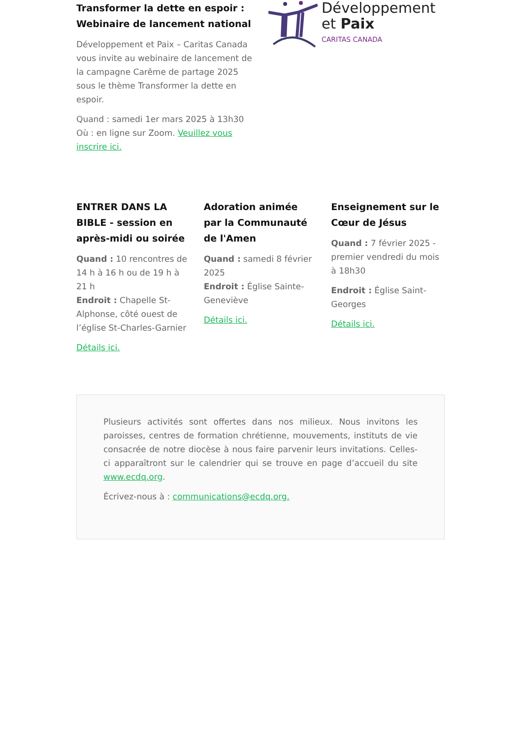Transformer la dette en espoir : Webinaire de lancement national
Développement et Paix – Caritas Canada vous invite au webinaire de lancement de la campagne Carême de partage 2025 sous le thème Transformer la dette en espoir.
Quand : samedi 1er mars 2025 à 13h30
Où : en ligne sur Zoom. Veuillez vous inscrire ici.
Développement
et Paix
CARITAS CANADA
ENTRER DANS LA BIBLE - session en après-midi ou soirée
Quand : 10 rencontres de 14 h à 16 h ou de 19 h à 21 h
Endroit : Chapelle St-Alphonse, côté ouest de l’église St-Charles-Garnier
Détails ici.
Adoration animée par la Communauté de l'Amen
Quand : samedi 8 février 2025
Endroit : Église Sainte-Geneviève
Détails ici.
Enseignement sur le Cœur de Jésus
Quand : 7 février 2025 - premier vendredi du mois à 18h30
Endroit : Église Saint-Georges
Détails ici.
Plusieurs activités sont offertes dans nos milieux. Nous invitons les paroisses, centres de formation chrétienne, mouvements, instituts de vie consacrée de notre diocèse à nous faire parvenir leurs invitations. Celles-ci apparaîtront sur le calendrier qui se trouve en page d’accueil du site www.ecdq.org.
Écrivez-nous à : communications@ecdq.org.